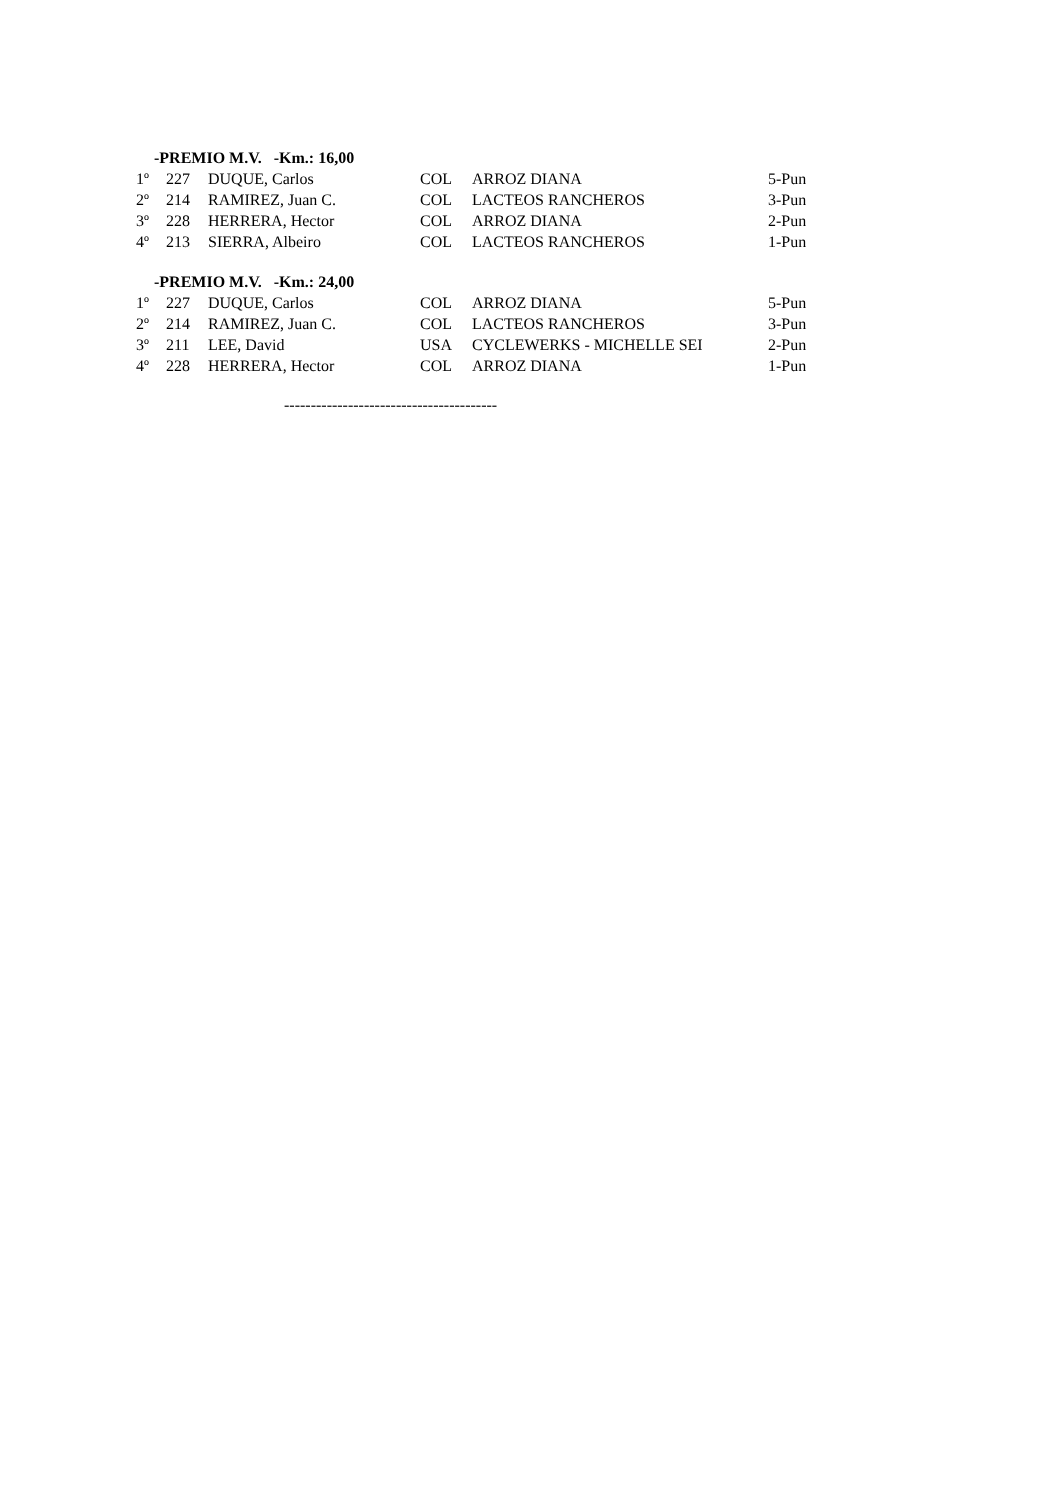-PREMIO M.V. -Km.: 16,00
| 1º | 227 | DUQUE, Carlos | COL | ARROZ DIANA | 5-Pun |
| 2º | 214 | RAMIREZ, Juan C. | COL | LACTEOS RANCHEROS | 3-Pun |
| 3º | 228 | HERRERA, Hector | COL | ARROZ DIANA | 2-Pun |
| 4º | 213 | SIERRA, Albeiro | COL | LACTEOS RANCHEROS | 1-Pun |
-PREMIO M.V. -Km.: 24,00
| 1º | 227 | DUQUE, Carlos | COL | ARROZ DIANA | 5-Pun |
| 2º | 214 | RAMIREZ, Juan C. | COL | LACTEOS RANCHEROS | 3-Pun |
| 3º | 211 | LEE, David | USA | CYCLEWERKS - MICHELLE SEI | 2-Pun |
| 4º | 228 | HERRERA, Hector | COL | ARROZ DIANA | 1-Pun |
----------------------------------------